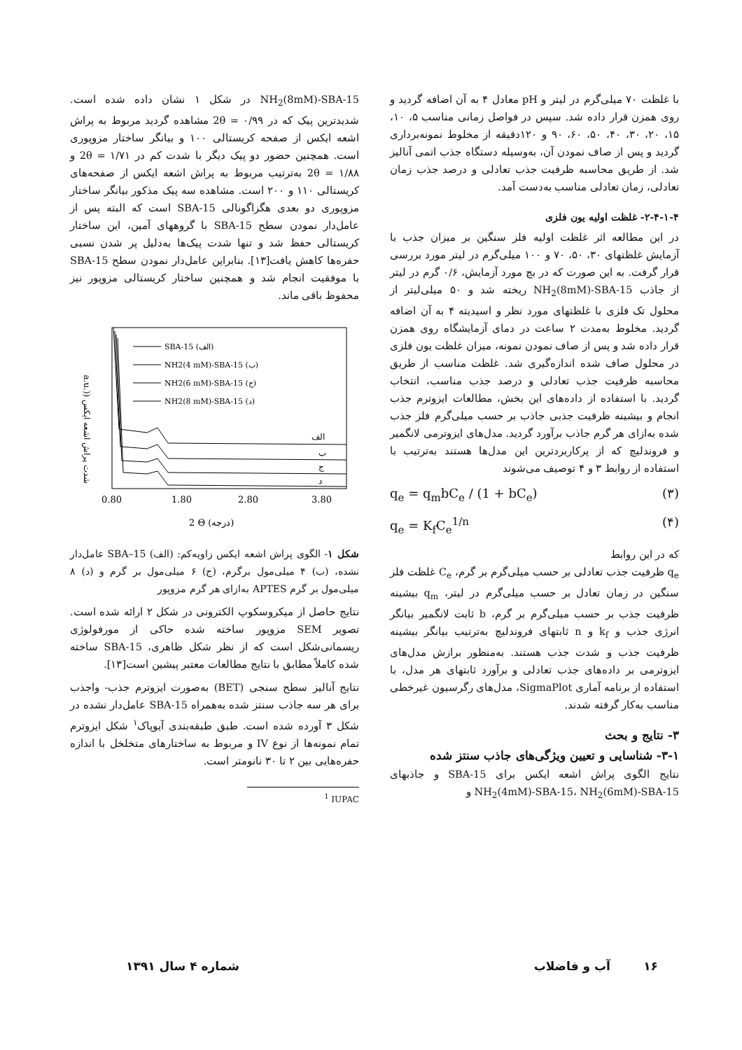با غلظت ۷۰ میلی‌گرم در لیتر و pH معادل ۴ به آن اضافه گردید و روی همزن قرار داده شد. سپس در فواصل زمانی مناسب ۵، ۱۰، ۱۵، ۲۰، ۳۰، ۴۰، ۵۰، ۶۰، ۹۰ و ۱۲۰دقیقه از مخلوط نمونه‌برداری گردید و پس از صاف نمودن آن، به‌وسیله دستگاه جذب اتمی آنالیز شد. از طریق محاسبه ظرفیت جذب تعادلی و درصد جذب زمان تعادلی، زمان تعادلی مناسب به‌دست آمد.
۲-۴-۱-۴- غلظت اولیه یون فلزی
در این مطالعه اثر غلظت اولیه فلز سنگین بر میزان جذب با آزمایش غلظتهای ۳۰، ۵۰، ۷۰ و ۱۰۰ میلی‌گرم در لیتر مورد بررسی قرار گرفت. به این صورت که در بچ مورد آزمایش، ۰/۶ گرم در لیتر از جاذب NH<sub>2</sub>(8mM)-SBA-15 ریخته شد و ۵۰ میلی‌لیتر از محلول تک فلزی با غلظتهای مورد نظر و اسیدیته ۴ به آن اضافه گردید. مخلوط به‌مدت ۲ ساعت در دمای آزمایشگاه روی همزن قرار داده شد و پس از صاف نمودن نمونه، میزان غلظت یون فلزی در محلول صاف شده اندازه‌گیری شد. غلظت مناسب از طریق محاسبه ظرفیت جذب تعادلی و درصد جذب مناسب، انتخاب گردید. با استفاده از داده‌های این بخش، مطالعات ایزوترم جذب انجام و بیشینه ظرفیت جذبی جاذب بر حسب میلی‌گرم فلز جذب شده به‌ازای هر گرم جاذب برآورد گردید. مدل‌های ایزوترمی لانگمیر و فروندلیچ که از پرکاربردترین این مدل‌ها هستند به‌ترتیب با استفاده از روابط ۳ و ۴ توصیف می‌شوند
q<sub>e</sub> = q<sub>m</sub>bC<sub>e</sub> / (1 + bC<sub>e</sub>) (۳)
q<sub>e</sub> = K<sub>f</sub>C<sub>e</sub><sup>1/n</sup> (۴)
که در این روابط
q<sub>e</sub> ظرفیت جذب تعادلی بر حسب میلی‌گرم بر گرم، C<sub>e</sub> غلظت فلز سنگین در زمان تعادل بر حسب میلی‌گرم در لیتر، q<sub>m</sub> بیشینه ظرفیت جذب بر حسب میلی‌گرم بر گرم، b ثابت لانگمیر بیانگر انرژی جذب و k<sub>f</sub> و n ثابتهای فروندلیچ به‌ترتیب بیانگر بیشینه ظرفیت جذب و شدت جذب هستند. به‌منظور برازش مدل‌های ایزوترمی بر داده‌های جذب تعادلی و برآورد ثابتهای هر مدل، با استفاده از برنامه آماری SigmaPlot، مدل‌های رگرسیون غیرخطی مناسب به‌کار گرفته شدند.
۳- نتایج و بحث
۳-۱- شناسایی و تعیین ویژگی‌های جاذب سنتز شده
نتایج الگوی پراش اشعه ایکس برای SBA-15 و جاذبهای NH<sub>2</sub>(4mM)-SBA-15، NH<sub>2</sub>(6mM)-SBA-15 و
NH<sub>2</sub>(8mM)-SBA-15 در شکل ۱ نشان داده شده است. شدیدترین پیک که در ۰/۹۹ = 2θ مشاهده گردید مربوط به پراش اشعه ایکس از صفحه کریستالی ۱۰۰ و بیانگر ساختار مزوپوری است. همچنین حضور دو پیک دیگر با شدت کم در ۱/۷۱ = 2θ و ۱/۸۸ = 2θ به‌ترتیب مربوط به پراش اشعه ایکس از صفحه‌های کریستالی ۱۱۰ و ۲۰۰ است. مشاهده سه پیک مذکور بیانگر ساختار مزوپوری دو بعدی هگزاگونالی SBA-15 است که البته پس از عامل‌دار نمودن سطح SBA-15 با گروههای آمین، این ساختار کریستالی حفظ شد و تنها شدت پیک‌ها به‌دلیل پر شدن نسبی حفره‌ها کاهش یافت[۱۳]. بنابراین عامل‌دار نمودن سطح SBA-15 با موفقیت انجام شد و همچنین ساختار کریستالی مزوپور نیز محفوظ باقی ماند.
a.u.)) شدت پراش اشعه ایکس
SBA-15 (الف)
NH2(4 mM)-SBA-15 (ب)
NH2(6 mM)-SBA-15 (ج)
NH2(8 mM)-SBA-15 (د)
الف
ب
ج
د
0.80
1.80
2.80
3.80
2 Θ (درجه)
شکل ۱- الگوی پراش اشعه ایکس زاویه‌کم: (الف) SBA–15 عامل‌دار نشده، (ب) ۴ میلی‌مول برگرم، (ج) ۶ میلی‌مول بر گرم و (د) ۸ میلی‌مول بر گرم APTES به‌ازای هر گرم مزوپور
نتایج حاصل از میکروسکوپ الکترونی در شکل ۲ ارائه شده است. تصویر SEM مزوپور ساخته شده حاکی از مورفولوژی ریسمانی‌شکل است که از نظر شکل ظاهری، SBA-15 ساخته شده کاملاً مطابق با نتایج مطالعات معتبر پیشین است[۱۳].
نتایج آنالیز سطح سنجی (BET) به‌صورت ایزوترم جذب- واجذب برای هر سه جاذب سنتز شده به‌همراه SBA-15 عامل‌دار نشده در شکل ۳ آورده شده است. طبق طبقه‌بندی آیوپاک<sup>۱</sup> شکل ایزوترم تمام نمونه‌ها از نوع IV و مربوط به ساختارهای متخلخل با اندازه حفره‌هایی بین ۲ تا ۳۰ نانومتر است.
<sup>1</sup> IUPAC
۱۶ آب و فاضلاب شماره ۴ سال ۱۳۹۱